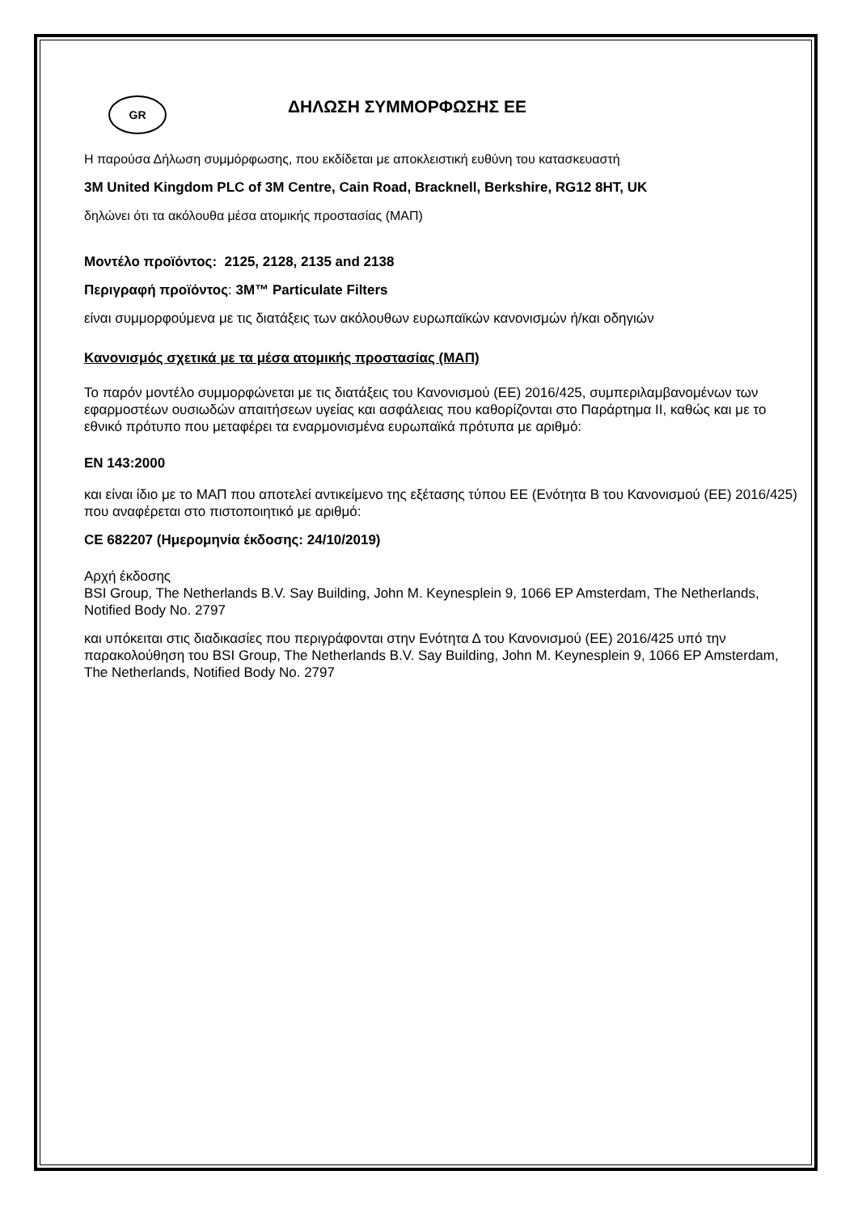GR
ΔΗΛΩΣΗ ΣΥΜΜΟΡΦΩΣΗΣ ΕΕ
Η παρούσα Δήλωση συμμόρφωσης, που εκδίδεται με αποκλειστική ευθύνη του κατασκευαστή
3M United Kingdom PLC of 3M Centre, Cain Road, Bracknell, Berkshire, RG12 8HT, UK
δηλώνει ότι τα ακόλουθα μέσα ατομικής προστασίας (ΜΑΠ)
Μοντέλο προϊόντος: 2125, 2128, 2135 and 2138
Περιγραφή προϊόντος: 3M™ Particulate Filters
είναι συμμορφούμενα με τις διατάξεις των ακόλουθων ευρωπαϊκών κανονισμών ή/και οδηγιών
Κανονισμός σχετικά με τα μέσα ατομικής προστασίας (ΜΑΠ)
Το παρόν μοντέλο συμμορφώνεται με τις διατάξεις του Κανονισμού (ΕΕ) 2016/425, συμπεριλαμβανομένων των εφαρμοστέων ουσιωδών απαιτήσεων υγείας και ασφάλειας που καθορίζονται στο Παράρτημα II, καθώς και με το εθνικό πρότυπο που μεταφέρει τα εναρμονισμένα ευρωπαϊκά πρότυπα με αριθμό:
EN 143:2000
και είναι ίδιο με το ΜΑΠ που αποτελεί αντικείμενο της εξέτασης τύπου ΕΕ (Ενότητα Β του Κανονισμού (ΕΕ) 2016/425) που αναφέρεται στο πιστοποιητικό με αριθμό:
CE 682207 (Ημερομηνία έκδοσης: 24/10/2019)
Αρχή έκδοσης
BSI Group, The Netherlands B.V. Say Building, John M. Keynesplein 9, 1066 EP Amsterdam, The Netherlands, Notified Body No. 2797
και υπόκειται στις διαδικασίες που περιγράφονται στην Ενότητα Δ του Κανονισμού (ΕΕ) 2016/425 υπό την παρακολούθηση του BSI Group, The Netherlands B.V. Say Building, John M. Keynesplein 9, 1066 EP Amsterdam, The Netherlands, Notified Body No. 2797